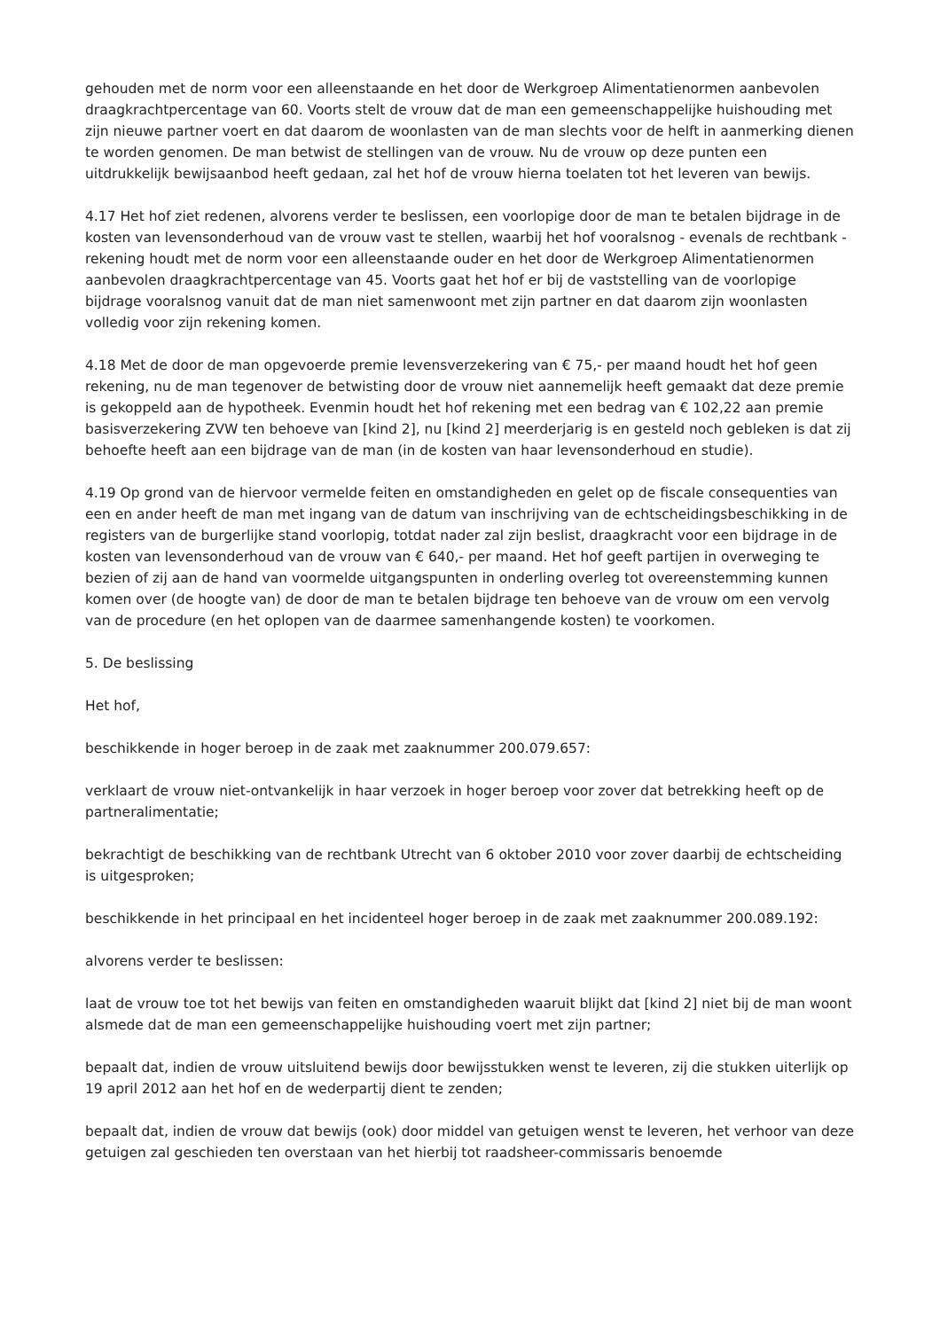gehouden met de norm voor een alleenstaande en het door de Werkgroep Alimentatienormen aanbevolen draagkrachtpercentage van 60. Voorts stelt de vrouw dat de man een gemeenschappelijke huishouding met zijn nieuwe partner voert en dat daarom de woonlasten van de man slechts voor de helft in aanmerking dienen te worden genomen. De man betwist de stellingen van de vrouw. Nu de vrouw op deze punten een uitdrukkelijk bewijsaanbod heeft gedaan, zal het hof de vrouw hierna toelaten tot het leveren van bewijs.
4.17 Het hof ziet redenen, alvorens verder te beslissen, een voorlopige door de man te betalen bijdrage in de kosten van levensonderhoud van de vrouw vast te stellen, waarbij het hof vooralsnog - evenals de rechtbank - rekening houdt met de norm voor een alleenstaande ouder en het door de Werkgroep Alimentatienormen aanbevolen draagkrachtpercentage van 45. Voorts gaat het hof er bij de vaststelling van de voorlopige bijdrage vooralsnog vanuit dat de man niet samenwoont met zijn partner en dat daarom zijn woonlasten volledig voor zijn rekening komen.
4.18 Met de door de man opgevoerde premie levensverzekering van € 75,- per maand houdt het hof geen rekening, nu de man tegenover de betwisting door de vrouw niet aannemelijk heeft gemaakt dat deze premie is gekoppeld aan de hypotheek. Evenmin houdt het hof rekening met een bedrag van € 102,22 aan premie basisverzekering ZVW ten behoeve van [kind 2], nu [kind 2] meerderjarig is en gesteld noch gebleken is dat zij behoefte heeft aan een bijdrage van de man (in de kosten van haar levensonderhoud en studie).
4.19 Op grond van de hiervoor vermelde feiten en omstandigheden en gelet op de fiscale consequenties van een en ander heeft de man met ingang van de datum van inschrijving van de echtscheidingsbeschikking in de registers van de burgerlijke stand voorlopig, totdat nader zal zijn beslist, draagkracht voor een bijdrage in de kosten van levensonderhoud van de vrouw van € 640,- per maand. Het hof geeft partijen in overweging te bezien of zij aan de hand van voormelde uitgangspunten in onderling overleg tot overeenstemming kunnen komen over (de hoogte van) de door de man te betalen bijdrage ten behoeve van de vrouw om een vervolg van de procedure (en het oplopen van de daarmee samenhangende kosten) te voorkomen.
5. De beslissing
Het hof,
beschikkende in hoger beroep in de zaak met zaaknummer 200.079.657:
verklaart de vrouw niet-ontvankelijk in haar verzoek in hoger beroep voor zover dat betrekking heeft op de partneralimentatie;
bekrachtigt de beschikking van de rechtbank Utrecht van 6 oktober 2010 voor zover daarbij de echtscheiding is uitgesproken;
beschikkende in het principaal en het incidenteel hoger beroep in de zaak met zaaknummer 200.089.192:
alvorens verder te beslissen:
laat de vrouw toe tot het bewijs van feiten en omstandigheden waaruit blijkt dat [kind 2] niet bij de man woont alsmede dat de man een gemeenschappelijke huishouding voert met zijn partner;
bepaalt dat, indien de vrouw uitsluitend bewijs door bewijsstukken wenst te leveren, zij die stukken uiterlijk op 19 april 2012 aan het hof en de wederpartij dient te zenden;
bepaalt dat, indien de vrouw dat bewijs (ook) door middel van getuigen wenst te leveren, het verhoor van deze getuigen zal geschieden ten overstaan van het hierbij tot raadsheer-commissaris benoemde